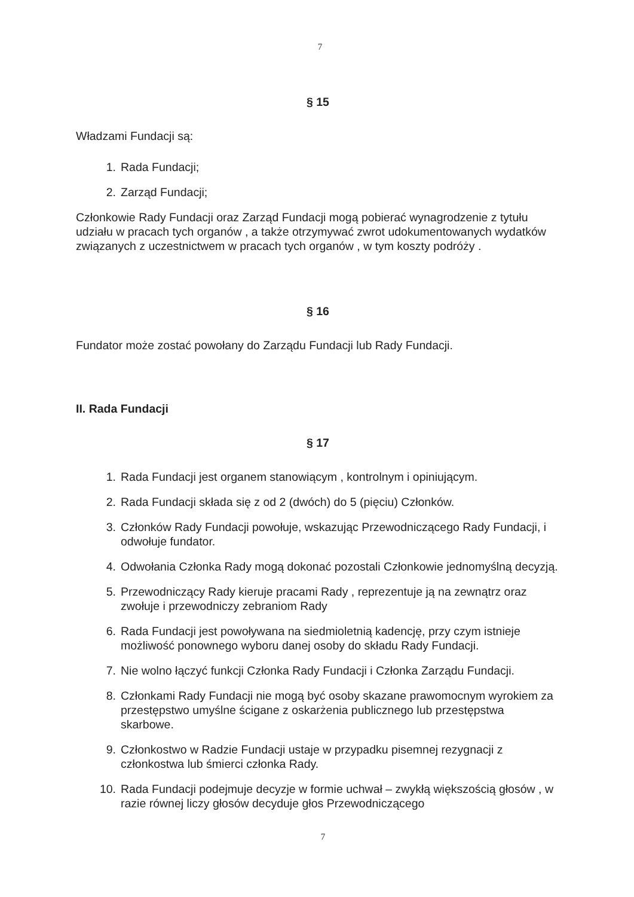7
§ 15
Władzami Fundacji są:
1. Rada Fundacji;
2. Zarząd Fundacji;
Członkowie Rady Fundacji oraz Zarząd Fundacji mogą pobierać wynagrodzenie z tytułu udziału w pracach tych organów , a także otrzymywać zwrot udokumentowanych wydatków związanych z uczestnictwem w pracach tych organów , w tym koszty podróży .
§ 16
Fundator może zostać powołany do Zarządu Fundacji lub Rady Fundacji.
II. Rada Fundacji
§ 17
1. Rada Fundacji jest organem stanowiącym , kontrolnym i opiniującym.
2. Rada Fundacji składa się z od 2 (dwóch) do 5 (pięciu) Członków.
3. Członków Rady Fundacji powołuje, wskazując Przewodniczącego Rady Fundacji, i odwołuje fundator.
4. Odwołania Członka Rady mogą dokonać pozostali Członkowie jednomyślną decyzją.
5. Przewodniczący Rady kieruje pracami Rady , reprezentuje ją na zewnątrz oraz zwołuje i przewodniczy zebraniom Rady
6. Rada Fundacji jest powoływana na siedmioletnią kadencję, przy czym istnieje możliwość ponownego wyboru danej osoby do składu Rady Fundacji.
7. Nie wolno łączyć funkcji Członka Rady Fundacji i Członka Zarządu Fundacji.
8. Członkami Rady Fundacji nie mogą być osoby skazane prawomocnym wyrokiem za przestępstwo umyślne ścigane z oskarżenia publicznego lub przestępstwa skarbowe.
9. Członkostwo w Radzie Fundacji ustaje w przypadku pisemnej rezygnacji z członkostwa lub śmierci członka Rady.
10. Rada Fundacji podejmuje decyzje w formie uchwał – zwykłą większością głosów , w razie równej liczy głosów decyduje głos Przewodniczącego
7